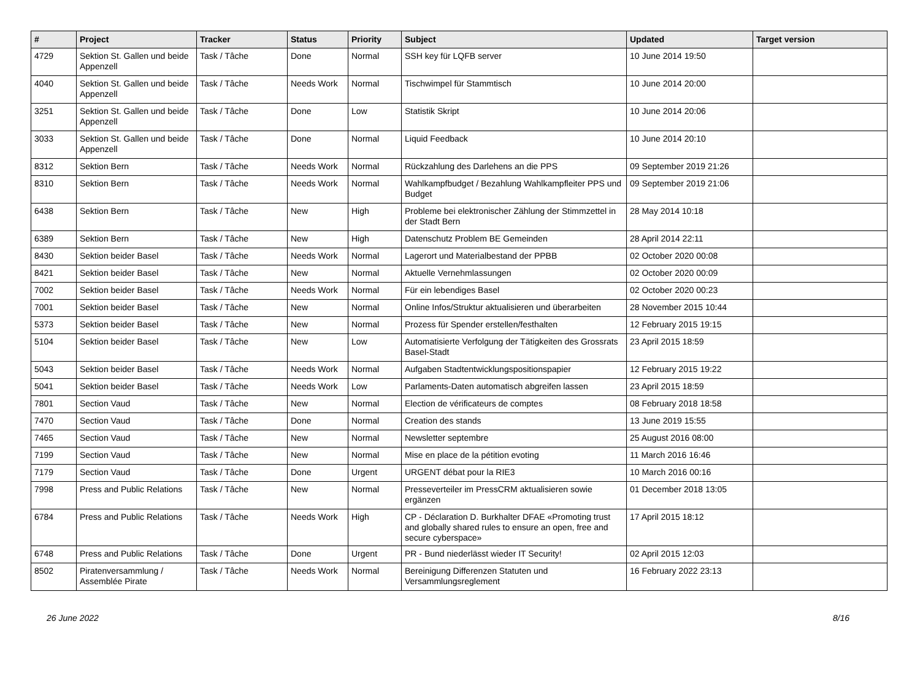| # | Project | Tracker | Status | Priority | Subject | Updated | Target version |
| --- | --- | --- | --- | --- | --- | --- | --- |
| 4729 | Sektion St. Gallen und beide Appenzell | Task / Tâche | Done | Normal | SSH key für LQFB server | 10 June 2014 19:50 | |
| 4040 | Sektion St. Gallen und beide Appenzell | Task / Tâche | Needs Work | Normal | Tischwimpel für Stammtisch | 10 June 2014 20:00 | |
| 3251 | Sektion St. Gallen und beide Appenzell | Task / Tâche | Done | Low | Statistik Skript | 10 June 2014 20:06 | |
| 3033 | Sektion St. Gallen und beide Appenzell | Task / Tâche | Done | Normal | Liquid Feedback | 10 June 2014 20:10 | |
| 8312 | Sektion Bern | Task / Tâche | Needs Work | Normal | Rückzahlung des Darlehens an die PPS | 09 September 2019 21:26 | |
| 8310 | Sektion Bern | Task / Tâche | Needs Work | Normal | Wahlkampfbudget / Bezahlung Wahlkampfleiter PPS und Budget | 09 September 2019 21:06 | |
| 6438 | Sektion Bern | Task / Tâche | New | High | Probleme bei elektronischer Zählung der Stimmzettel in der Stadt Bern | 28 May 2014 10:18 | |
| 6389 | Sektion Bern | Task / Tâche | New | High | Datenschutz Problem BE Gemeinden | 28 April 2014 22:11 | |
| 8430 | Sektion beider Basel | Task / Tâche | Needs Work | Normal | Lagerort und Materialbestand der PPBB | 02 October 2020 00:08 | |
| 8421 | Sektion beider Basel | Task / Tâche | New | Normal | Aktuelle Vernehmlassungen | 02 October 2020 00:09 | |
| 7002 | Sektion beider Basel | Task / Tâche | Needs Work | Normal | Für ein lebendiges Basel | 02 October 2020 00:23 | |
| 7001 | Sektion beider Basel | Task / Tâche | New | Normal | Online Infos/Struktur aktualisieren und überarbeiten | 28 November 2015 10:44 | |
| 5373 | Sektion beider Basel | Task / Tâche | New | Normal | Prozess für Spender erstellen/festhalten | 12 February 2015 19:15 | |
| 5104 | Sektion beider Basel | Task / Tâche | New | Low | Automatisierte Verfolgung der Tätigkeiten des Grossrats Basel-Stadt | 23 April 2015 18:59 | |
| 5043 | Sektion beider Basel | Task / Tâche | Needs Work | Normal | Aufgaben Stadtentwicklungspositionspapier | 12 February 2015 19:22 | |
| 5041 | Sektion beider Basel | Task / Tâche | Needs Work | Low | Parlaments-Daten automatisch abgreifen lassen | 23 April 2015 18:59 | |
| 7801 | Section Vaud | Task / Tâche | New | Normal | Election de vérificateurs de comptes | 08 February 2018 18:58 | |
| 7470 | Section Vaud | Task / Tâche | Done | Normal | Creation des stands | 13 June 2019 15:55 | |
| 7465 | Section Vaud | Task / Tâche | New | Normal | Newsletter septembre | 25 August 2016 08:00 | |
| 7199 | Section Vaud | Task / Tâche | New | Normal | Mise en place de la pétition evoting | 11 March 2016 16:46 | |
| 7179 | Section Vaud | Task / Tâche | Done | Urgent | URGENT débat pour la RIE3 | 10 March 2016 00:16 | |
| 7998 | Press and Public Relations | Task / Tâche | New | Normal | Presseverteiler im PressCRM aktualisieren sowie ergänzen | 01 December 2018 13:05 | |
| 6784 | Press and Public Relations | Task / Tâche | Needs Work | High | CP - Déclaration D. Burkhalter DFAE «Promoting trust and globally shared rules to ensure an open, free and secure cyberspace» | 17 April 2015 18:12 | |
| 6748 | Press and Public Relations | Task / Tâche | Done | Urgent | PR - Bund niederlässt wieder IT Security! | 02 April 2015 12:03 | |
| 8502 | Piratenversammlung / Assemblée Pirate | Task / Tâche | Needs Work | Normal | Bereinigung Differenzen Statuten und Versammlungsreglement | 16 February 2022 23:13 | |
26 June 2022 8/16